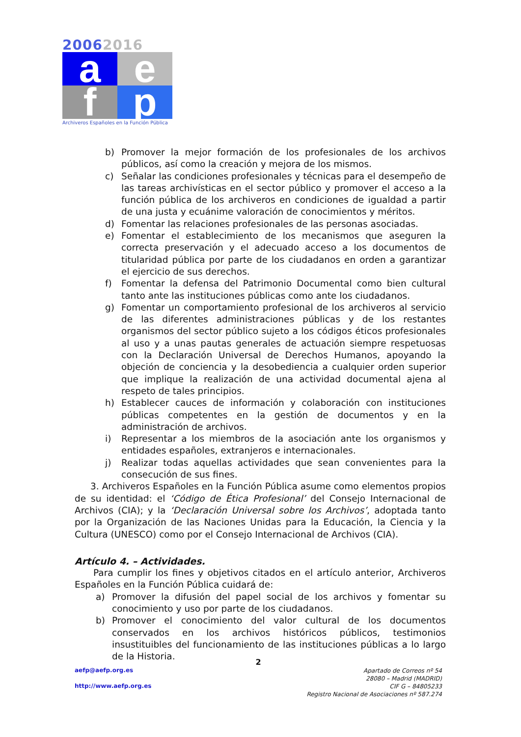20062016
a
e
f
p
Archiveros Españoles en la Función Pública
b) Promover la mejor formación de los profesionales de los archivos públicos, así como la creación y mejora de los mismos.
c) Señalar las condiciones profesionales y técnicas para el desempeño de las tareas archivísticas en el sector público y promover el acceso a la función pública de los archiveros en condiciones de igualdad a partir de una justa y ecuánime valoración de conocimientos y méritos.
d) Fomentar las relaciones profesionales de las personas asociadas.
e) Fomentar el establecimiento de los mecanismos que aseguren la correcta preservación y el adecuado acceso a los documentos de titularidad pública por parte de los ciudadanos en orden a garantizar el ejercicio de sus derechos.
f) Fomentar la defensa del Patrimonio Documental como bien cultural tanto ante las instituciones públicas como ante los ciudadanos.
g) Fomentar un comportamiento profesional de los archiveros al servicio de las diferentes administraciones públicas y de los restantes organismos del sector público sujeto a los códigos éticos profesionales al uso y a unas pautas generales de actuación siempre respetuosas con la Declaración Universal de Derechos Humanos, apoyando la objeción de conciencia y la desobediencia a cualquier orden superior que implique la realización de una actividad documental ajena al respeto de tales principios.
h) Establecer cauces de información y colaboración con instituciones públicas competentes en la gestión de documentos y en la administración de archivos.
i) Representar a los miembros de la asociación ante los organismos y entidades españoles, extranjeros e internacionales.
j) Realizar todas aquellas actividades que sean convenientes para la consecución de sus fines.
3. Archiveros Españoles en la Función Pública asume como elementos propios de su identidad: el ‘Código de Ética Profesional’ del Consejo Internacional de Archivos (CIA); y la ‘Declaración Universal sobre los Archivos’, adoptada tanto por la Organización de las Naciones Unidas para la Educación, la Ciencia y la Cultura (UNESCO) como por el Consejo Internacional de Archivos (CIA).
Artículo 4. – Actividades.
Para cumplir los fines y objetivos citados en el artículo anterior, Archiveros Españoles en la Función Pública cuidará de:
a) Promover la difusión del papel social de los archivos y fomentar su conocimiento y uso por parte de los ciudadanos.
b) Promover el conocimiento del valor cultural de los documentos conservados en los archivos históricos públicos, testimonios insustituibles del funcionamiento de las instituciones públicas a lo largo de la Historia.
2
aefp@aefp.org.es
http://www.aefp.org.es
Apartado de Correos nº 54
28080 – Madrid (MADRID)
CIF G – 84805233
Registro Nacional de Asociaciones nº 587.274